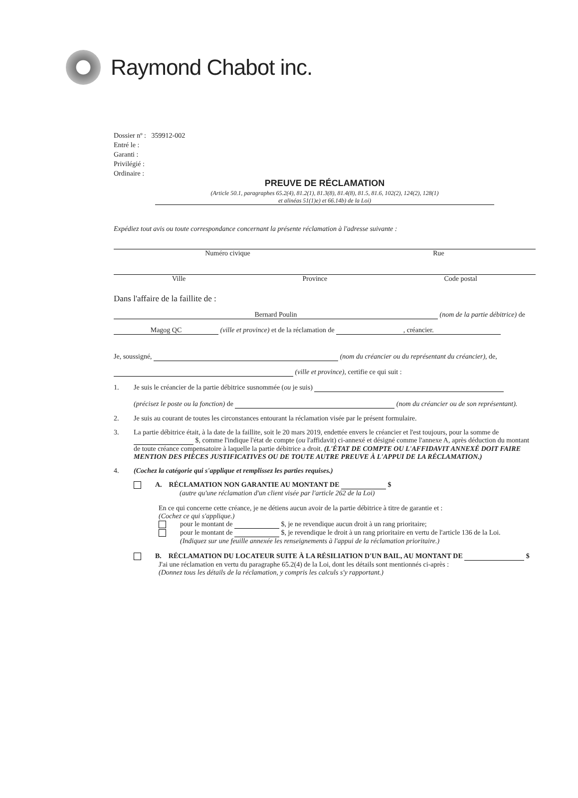Raymond Chabot inc.
Dossier nº : 359912-002
Entré le :
Garanti :
Privilégié :
Ordinaire :
PREUVE DE RÉCLAMATION
(Article 50.1, paragraphes 65.2(4), 81.2(1), 81.3(8), 81.4(8), 81.5, 81.6, 102(2), 124(2), 128(1)
et alinéas 51(1)e) et 66.14b) de la Loi)
Expédiez tout avis ou toute correspondance concernant la présente réclamation à l'adresse suivante :
Numéro civique Rue
Ville Province Code postal
Dans l'affaire de la faillite de :
Bernard Poulin (nom de la partie débitrice) de
Magog QC (ville et province) et de la réclamation de , créancier.
Je, soussigné, (nom du créancier ou du représentant du créancier), de,
(ville et province), certifie ce qui suit :
1. Je suis le créancier de la partie débitrice susnommée (ou je suis)
(précisez le poste ou la fonction) de (nom du créancier ou de son représentant).
2. Je suis au courant de toutes les circonstances entourant la réclamation visée par le présent formulaire.
3. La partie débitrice était, à la date de la faillite, soit le 20 mars 2019, endettée envers le créancier et l'est toujours, pour la somme de $, comme l'indique l'état de compte (ou l'affidavit) ci-annexé et désigné comme l'annexe A, après déduction du montant de toute créance compensatoire à laquelle la partie débitrice a droit. (L'ÉTAT DE COMPTE OU L'AFFIDAVIT ANNEXÉ DOIT FAIRE MENTION DES PIÈCES JUSTIFICATIVES OU DE TOUTE AUTRE PREUVE À L'APPUI DE LA RÉCLAMATION.)
4. (Cochez la catégorie qui s'applique et remplissez les parties requises.)
A. RÉCLAMATION NON GARANTIE AU MONTANT DE $
(autre qu'une réclamation d'un client visée par l'article 262 de la Loi)
En ce qui concerne cette créance, je ne détiens aucun avoir de la partie débitrice à titre de garantie et :
(Cochez ce qui s'applique.)
pour le montant de $, je ne revendique aucun droit à un rang prioritaire;
pour le montant de $, je revendique le droit à un rang prioritaire en vertu de l'article 136 de la Loi.
(Indiquez sur une feuille annexée les renseignements à l'appui de la réclamation prioritaire.)
B. RÉCLAMATION DU LOCATEUR SUITE À LA RÉSILIATION D'UN BAIL, AU MONTANT DE $
J'ai une réclamation en vertu du paragraphe 65.2(4) de la Loi, dont les détails sont mentionnés ci-après :
(Donnez tous les détails de la réclamation, y compris les calculs s'y rapportant.)